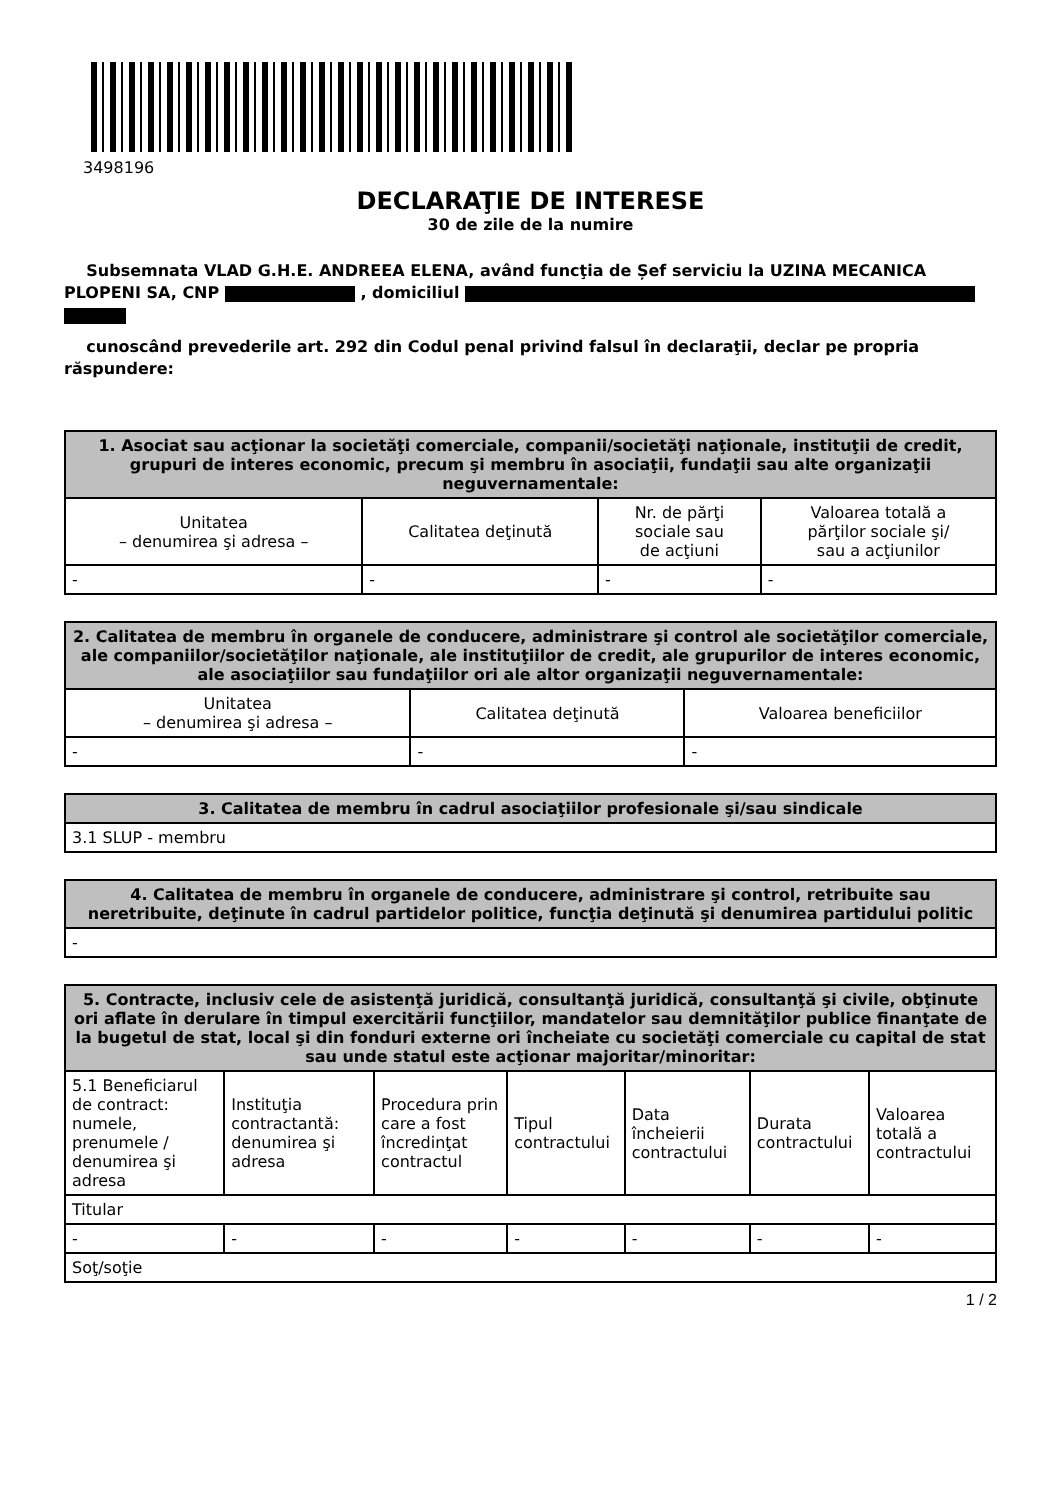3498196
DECLARAŢIE DE INTERESE
30 de zile de la numire
Subsemnata VLAD G.H.E. ANDREEA ELENA, având funcţia de Șef serviciu la UZINA MECANICA PLOPENI SA, CNP , domiciliul
cunoscând prevederile art. 292 din Codul penal privind falsul în declaraţii, declar pe propria răspundere:
| 1. Asociat sau acţionar la societăţi comerciale, companii/societăţi naţionale, instituţii de credit, grupuri de interes economic, precum şi membru în asociaţii, fundaţii sau alte organizaţii neguvernamentale: | | | |
| --- | --- | --- | --- |
| Unitatea – denumirea şi adresa – | Calitatea deţinută | Nr. de părţi sociale sau de acţiuni | Valoarea totală a părţilor sociale şi/ sau a acţiunilor |
| - | - | - | - |
| 2. Calitatea de membru în organele de conducere, administrare şi control ale societăţilor comerciale, ale companiilor/societăţilor naţionale, ale instituţiilor de credit, ale grupurilor de interes economic, ale asociaţiilor sau fundaţiilor ori ale altor organizaţii neguvernamentale: | | |
| --- | --- | --- |
| Unitatea – denumirea şi adresa – | Calitatea deţinută | Valoarea beneficiilor |
| - | - | - |
| 3. Calitatea de membru în cadrul asociaţiilor profesionale şi/sau sindicale |
| --- |
| 3.1 SLUP - membru |
| 4. Calitatea de membru în organele de conducere, administrare şi control, retribuite sau neretribuite, deţinute în cadrul partidelor politice, funcţia deţinută şi denumirea partidului politic |
| --- |
| - |
| 5. Contracte, inclusiv cele de asistenţă juridică, consultanţă juridică, consultanţă şi civile, obţinute ori aflate în derulare în timpul exercitării funcţiilor, mandatelor sau demnităţilor publice finanţate de la bugetul de stat, local şi din fonduri externe ori încheiate cu societăţi comerciale cu capital de stat sau unde statul este acţionar majoritar/minoritar: | | | | | | |
| --- | --- | --- | --- | --- | --- | --- |
| 5.1 Beneficiarul de contract: numele, prenumele / denumirea şi adresa | Instituţia contractantă: denumirea şi adresa | Procedura prin care a fost încredinţat contractul | Tipul contractului | Data încheierii contractului | Durata contractului | Valoarea totală a contractului |
| Titular | | | | | | |
| - | - | - | - | - | - | - |
| Soţ/soţie | | | | | | |
1 / 2